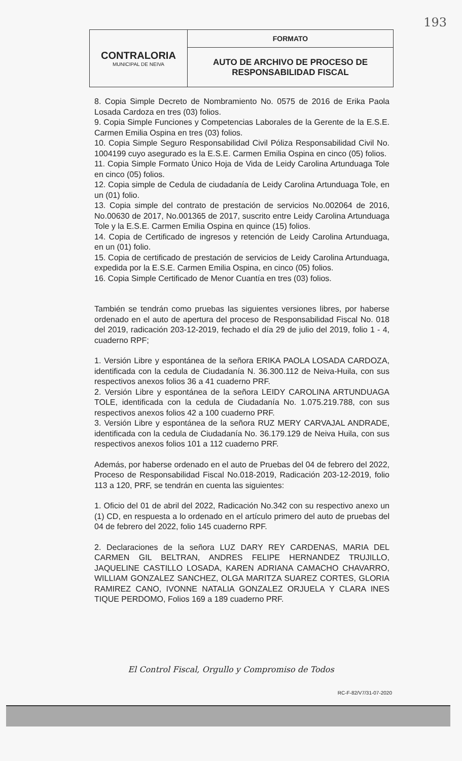193
| CONTRALORIA MUNICIPAL DE NEIVA | FORMATO |
| | AUTO DE ARCHIVO DE PROCESO DE RESPONSABILIDAD FISCAL |
8. Copia Simple Decreto de Nombramiento No. 0575 de 2016 de Erika Paola Losada Cardoza en tres (03) folios.
9. Copia Simple Funciones y Competencias Laborales de la Gerente de la E.S.E. Carmen Emilia Ospina en tres (03) folios.
10. Copia Simple Seguro Responsabilidad Civil Póliza Responsabilidad Civil No. 1004199 cuyo asegurado es la E.S.E. Carmen Emilia Ospina en cinco (05) folios.
11. Copia Simple Formato Único Hoja de Vida de Leidy Carolina Artunduaga Tole en cinco (05) folios.
12. Copia simple de Cedula de ciudadanía de Leidy Carolina Artunduaga Tole, en un (01) folio.
13. Copia simple del contrato de prestación de servicios No.002064 de 2016, No.00630 de 2017, No.001365 de 2017, suscrito entre Leidy Carolina Artunduaga Tole y la E.S.E. Carmen Emilia Ospina en quince (15) folios.
14. Copia de Certificado de ingresos y retención de Leidy Carolina Artunduaga, en un (01) folio.
15. Copia de certificado de prestación de servicios de Leidy Carolina Artunduaga, expedida por la E.S.E. Carmen Emilia Ospina, en cinco (05) folios.
16. Copia Simple Certificado de Menor Cuantía en tres (03) folios.
También se tendrán como pruebas las siguientes versiones libres, por haberse ordenado en el auto de apertura del proceso de Responsabilidad Fiscal No. 018 del 2019, radicación 203-12-2019, fechado el día 29 de julio del 2019, folio 1 - 4, cuaderno RPF;
1. Versión Libre y espontánea de la señora ERIKA PAOLA LOSADA CARDOZA, identificada con la cedula de Ciudadanía N. 36.300.112 de Neiva-Huila, con sus respectivos anexos folios 36 a 41 cuaderno PRF.
2. Versión Libre y espontánea de la señora LEIDY CAROLINA ARTUNDUAGA TOLE, identificada con la cedula de Ciudadanía No. 1.075.219.788, con sus respectivos anexos folios 42 a 100 cuaderno PRF.
3. Versión Libre y espontánea de la señora RUZ MERY CARVAJAL ANDRADE, identificada con la cedula de Ciudadanía No. 36.179.129 de Neiva Huila, con sus respectivos anexos folios 101 a 112 cuaderno PRF.
Además, por haberse ordenado en el auto de Pruebas del 04 de febrero del 2022, Proceso de Responsabilidad Fiscal No.018-2019, Radicación 203-12-2019, folio 113 a 120, PRF, se tendrán en cuenta las siguientes:
1. Oficio del 01 de abril del 2022, Radicación No.342 con su respectivo anexo un (1) CD, en respuesta a lo ordenado en el artículo primero del auto de pruebas del 04 de febrero del 2022, folio 145 cuaderno RPF.
2. Declaraciones de la señora LUZ DARY REY CARDENAS, MARIA DEL CARMEN GIL BELTRAN, ANDRES FELIPE HERNANDEZ TRUJILLO, JAQUELINE CASTILLO LOSADA, KAREN ADRIANA CAMACHO CHAVARRO, WILLIAM GONZALEZ SANCHEZ, OLGA MARITZA SUAREZ CORTES, GLORIA RAMIREZ CANO, IVONNE NATALIA GONZALEZ ORJUELA Y CLARA INES TIQUE PERDOMO, Folios 169 a 189 cuaderno PRF.
El Control Fiscal, Orgullo y Compromiso de Todos
RC-F-82/V7/31-07-2020